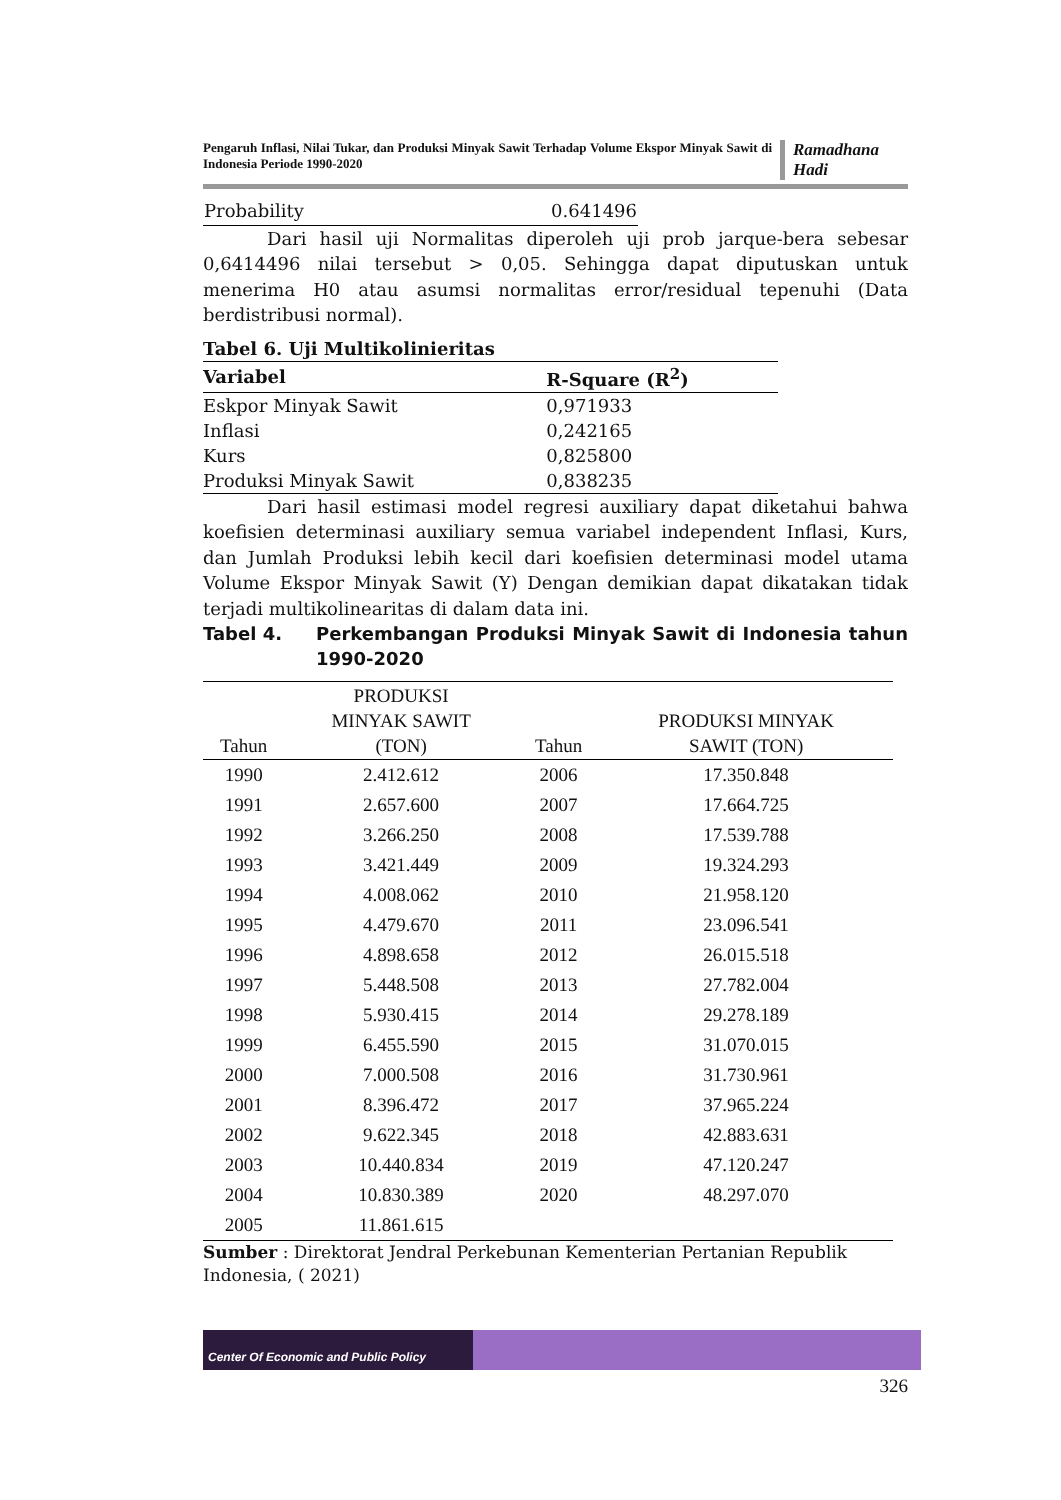Pengaruh Inflasi, Nilai Tukar, dan Produksi Minyak Sawit Terhadap Volume Ekspor Minyak Sawit di Indonesia Periode 1990-2020
Ramadhana Hadi
| Probability | 0.641496 |
Dari hasil uji Normalitas diperoleh uji prob jarque-bera sebesar 0,6414496 nilai tersebut > 0,05. Sehingga dapat diputuskan untuk menerima H0 atau asumsi normalitas error/residual tepenuhi (Data berdistribusi normal).
| Tabel 6. Uji Multikolinieritas | |
| --- | --- |
| Variabel | R-Square (R<sup>2</sup>) |
| Eskpor Minyak Sawit | 0,971933 |
| Inflasi | 0,242165 |
| Kurs | 0,825800 |
| Produksi Minyak Sawit | 0,838235 |
Dari hasil estimasi model regresi auxiliary dapat diketahui bahwa koefisien determinasi auxiliary semua variabel independent Inflasi, Kurs, dan Jumlah Produksi lebih kecil dari koefisien determinasi model utama Volume Ekspor Minyak Sawit (Y) Dengan demikian dapat dikatakan tidak terjadi multikolinearitas di dalam data ini.
Tabel 4. Perkembangan Produksi Minyak Sawit di Indonesia tahun 1990-2020
| Tahun | PRODUKSI MINYAK SAWIT (TON) | Tahun | PRODUKSI MINYAK SAWIT (TON) |
| --- | --- | --- | --- |
| 1990 | 2.412.612 | 2006 | 17.350.848 |
| 1991 | 2.657.600 | 2007 | 17.664.725 |
| 1992 | 3.266.250 | 2008 | 17.539.788 |
| 1993 | 3.421.449 | 2009 | 19.324.293 |
| 1994 | 4.008.062 | 2010 | 21.958.120 |
| 1995 | 4.479.670 | 2011 | 23.096.541 |
| 1996 | 4.898.658 | 2012 | 26.015.518 |
| 1997 | 5.448.508 | 2013 | 27.782.004 |
| 1998 | 5.930.415 | 2014 | 29.278.189 |
| 1999 | 6.455.590 | 2015 | 31.070.015 |
| 2000 | 7.000.508 | 2016 | 31.730.961 |
| 2001 | 8.396.472 | 2017 | 37.965.224 |
| 2002 | 9.622.345 | 2018 | 42.883.631 |
| 2003 | 10.440.834 | 2019 | 47.120.247 |
| 2004 | 10.830.389 | 2020 | 48.297.070 |
| 2005 | 11.861.615 | | |
Sumber : Direktorat Jendral Perkebunan Kementerian Pertanian Republik Indonesia, ( 2021)
Center Of Economic and Public Policy
326